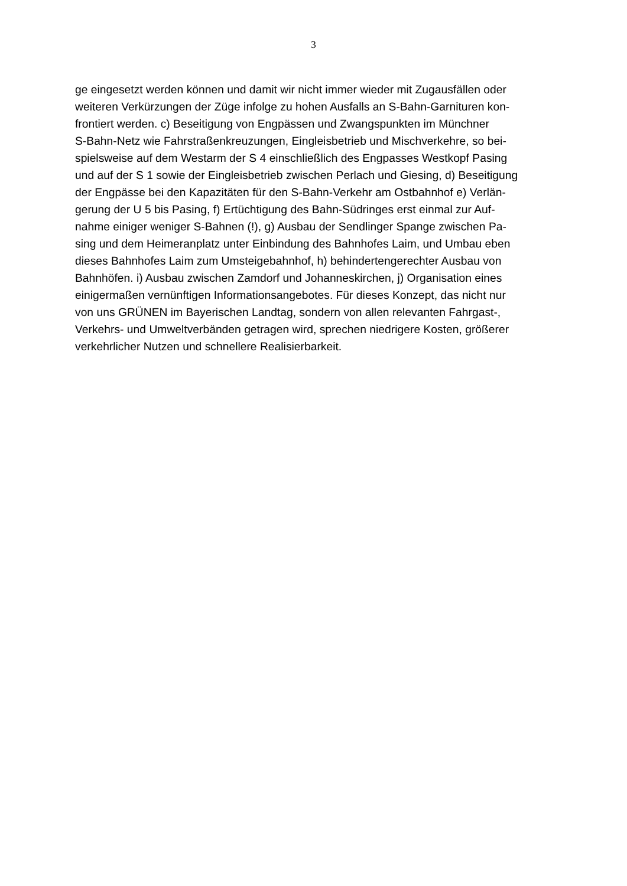3
ge eingesetzt werden können und damit wir nicht immer wieder mit Zugausfällen oder
weiteren Verkürzungen der Züge infolge zu hohen Ausfalls an S-Bahn-Garnituren kon-
frontiert werden. c) Beseitigung von Engpässen und Zwangspunkten im Münchner
S-Bahn-Netz wie Fahrstraßenkreuzungen, Eingleisbetrieb und Mischverkehre, so bei-
spielsweise auf dem Westarm der S 4 einschließlich des Engpasses Westkopf Pasing
und auf der S 1 sowie der Eingleisbetrieb zwischen Perlach und Giesing, d) Beseitigung
der Engpässe bei den Kapazitäten für den S-Bahn-Verkehr am Ostbahnhof e) Verlän-
gerung der U 5 bis Pasing, f) Ertüchtigung des Bahn-Südringes erst einmal zur Auf-
nahme einiger weniger S-Bahnen (!), g) Ausbau der Sendlinger Spange zwischen Pa-
sing und dem Heimeranplatz unter Einbindung des Bahnhofes Laim, und Umbau eben
dieses Bahnhofes Laim zum Umsteigebahnhof, h) behindertengerechter Ausbau von
Bahnhöfen. i) Ausbau zwischen Zamdorf und Johanneskirchen, j) Organisation eines
einigermaßen vernünftigen Informationsangebotes. Für dieses Konzept, das nicht nur
von uns GRÜNEN im Bayerischen Landtag, sondern von allen relevanten Fahrgast-,
Verkehrs- und Umweltverbänden getragen wird, sprechen niedrigere Kosten, größerer
verkehrlicher Nutzen und schnellere Realisierbarkeit.